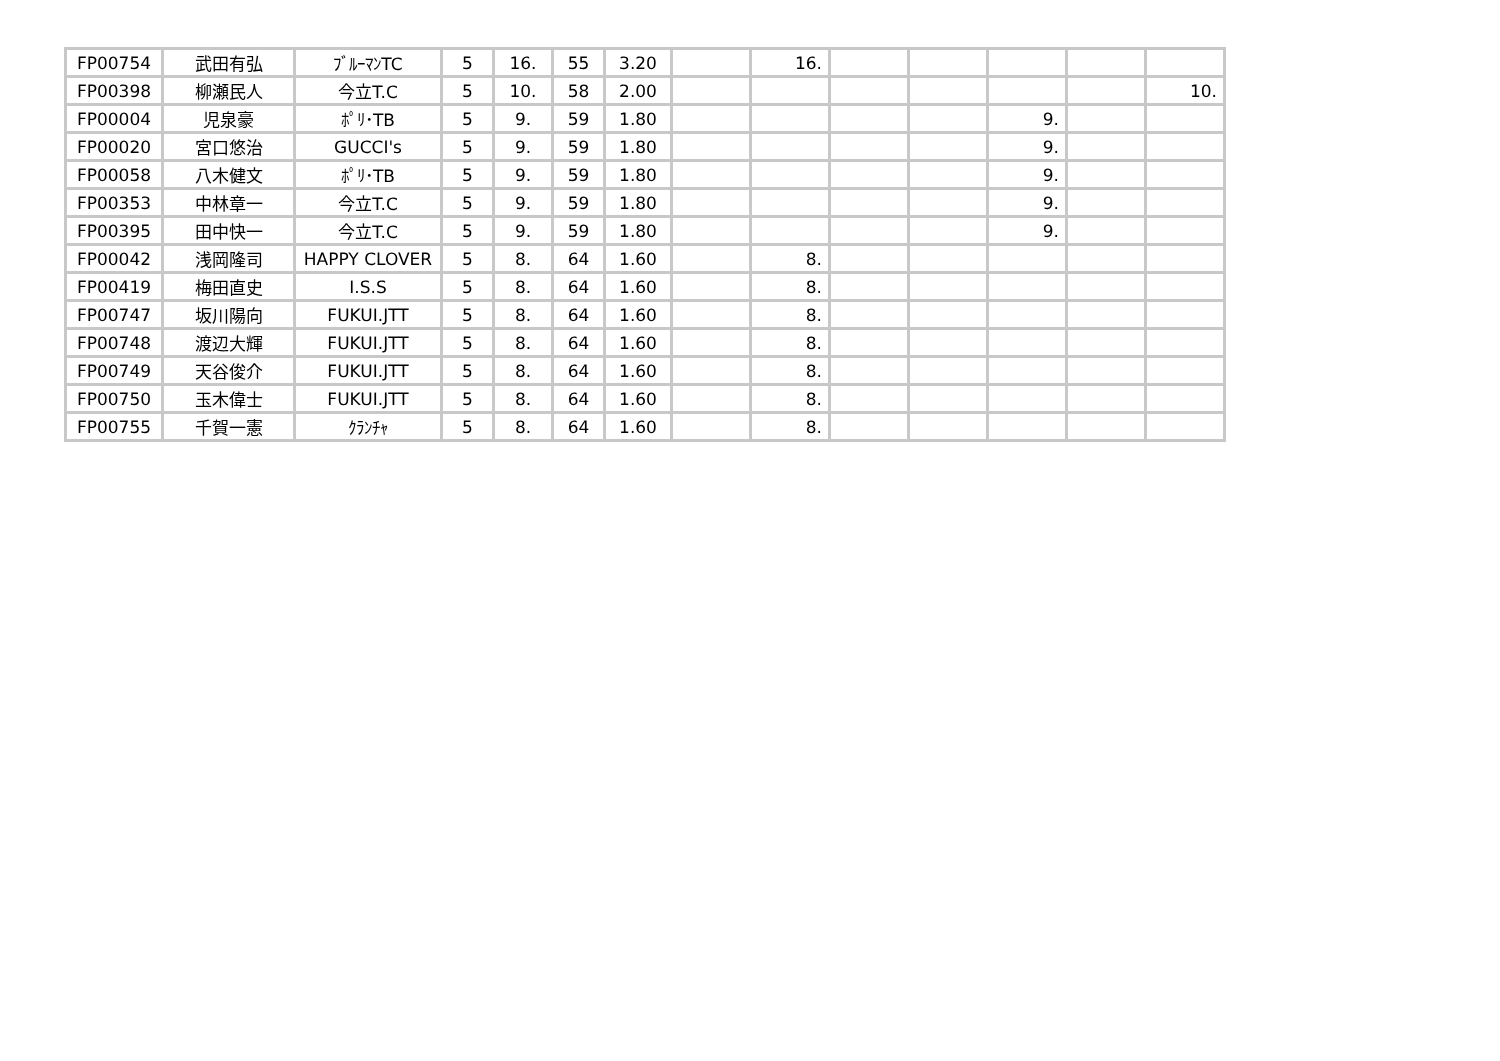| FP00754 | 武田有弘 | ﾌﾞﾙｰﾏﾝTC | 5 | 16. | 55 | 3.20 | | 16. | | | | | |
| FP00398 | 柳瀬民人 | 今立T.C | 5 | 10. | 58 | 2.00 | | | | | | | 10. |
| FP00004 | 児泉豪 | ﾎﾟﾘ･TB | 5 | 9. | 59 | 1.80 | | | | | 9. | | |
| FP00020 | 宮口悠治 | GUCCI's | 5 | 9. | 59 | 1.80 | | | | | 9. | | |
| FP00058 | 八木健文 | ﾎﾟﾘ･TB | 5 | 9. | 59 | 1.80 | | | | | 9. | | |
| FP00353 | 中林章一 | 今立T.C | 5 | 9. | 59 | 1.80 | | | | | 9. | | |
| FP00395 | 田中快一 | 今立T.C | 5 | 9. | 59 | 1.80 | | | | | 9. | | |
| FP00042 | 浅岡隆司 | HAPPY CLOVER | 5 | 8. | 64 | 1.60 | | 8. | | | | | |
| FP00419 | 梅田直史 | I.S.S | 5 | 8. | 64 | 1.60 | | 8. | | | | | |
| FP00747 | 坂川陽向 | FUKUI.JTT | 5 | 8. | 64 | 1.60 | | 8. | | | | | |
| FP00748 | 渡辺大輝 | FUKUI.JTT | 5 | 8. | 64 | 1.60 | | 8. | | | | | |
| FP00749 | 天谷俊介 | FUKUI.JTT | 5 | 8. | 64 | 1.60 | | 8. | | | | | |
| FP00750 | 玉木偉士 | FUKUI.JTT | 5 | 8. | 64 | 1.60 | | 8. | | | | | |
| FP00755 | 千賀一憲 | ｸﾗﾝﾁｬ | 5 | 8. | 64 | 1.60 | | 8. | | | | | |